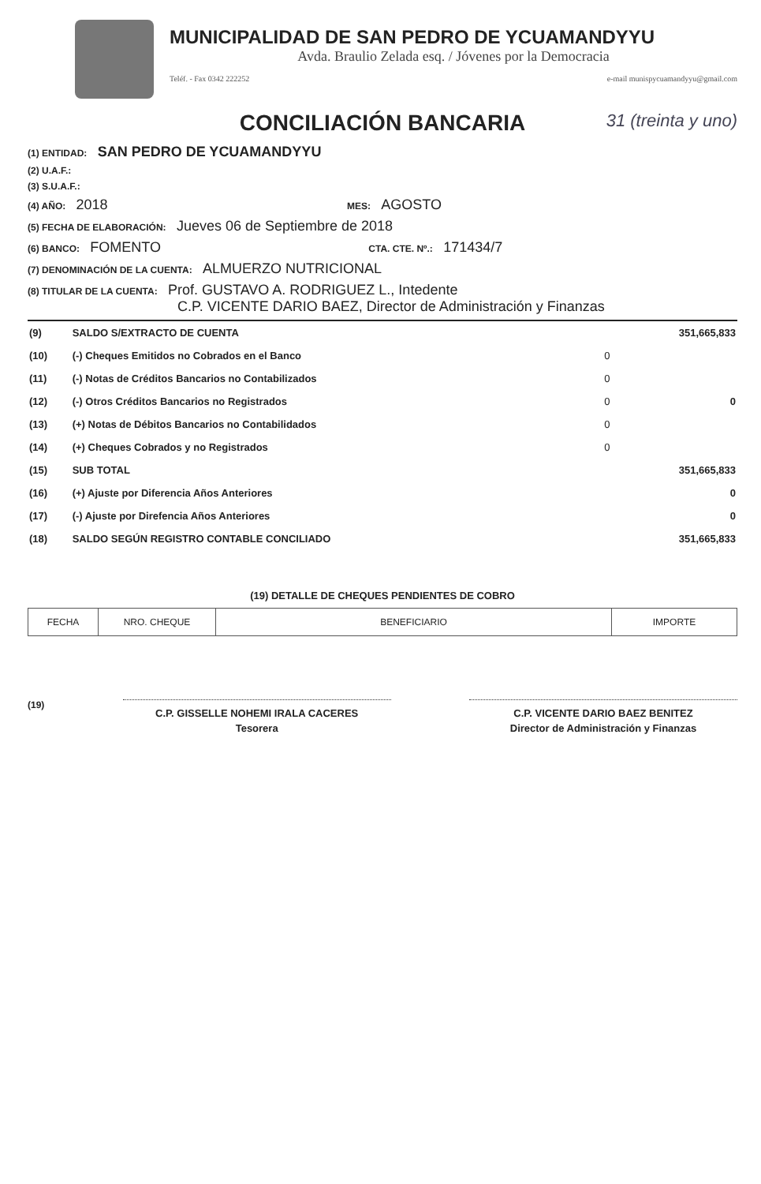MUNICIPALIDAD DE SAN PEDRO DE YCUAMANDYYU
Avda. Braulio Zelada esq. / Jóvenes por la Democracia
Teléf. - Fax 0342 222252 e-mail munispycuamandyyu@gmail.com
CONCILIACIÓN BANCARIA 31 (treinta y uno)
(1) ENTIDAD: SAN PEDRO DE YCUAMANDYYU
(2) U.A.F.:
(3) S.U.A.F.:
(4) AÑO: 2018 MES: AGOSTO
(5) FECHA DE ELABORACIÓN: Jueves 06 de Septiembre de 2018
(6) BANCO: FOMENTO CTA. CTE. Nº.: 171434/7
(7) DENOMINACIÓN DE LA CUENTA: ALMUERZO NUTRICIONAL
(8) TITULAR DE LA CUENTA: Prof. GUSTAVO A. RODRIGUEZ L., Intedente
C.P. VICENTE DARIO BAEZ, Director de Administración y Finanzas
| (9) | SALDO S/EXTRACTO DE CUENTA | | 351,665,833 |
| (10) | (-) Cheques Emitidos no Cobrados en el Banco | 0 | |
| (11) | (-) Notas de Créditos Bancarios no Contabilizados | 0 | |
| (12) | (-) Otros Créditos Bancarios no Registrados | 0 | 0 |
| (13) | (+) Notas de Débitos Bancarios no Contabilidados | 0 | |
| (14) | (+) Cheques Cobrados y no Registrados | 0 | |
| (15) | SUB TOTAL | | 351,665,833 |
| (16) | (+) Ajuste por Diferencia Años Anteriores | | 0 |
| (17) | (-) Ajuste por Direfencia Años Anteriores | | 0 |
| (18) | SALDO SEGÚN REGISTRO CONTABLE CONCILIADO | | 351,665,833 |
(19) DETALLE DE CHEQUES PENDIENTES DE COBRO
| FECHA | NRO. CHEQUE | BENEFICIARIO | IMPORTE |
| --- | --- | --- | --- |
(19)
C.P. GISSELLE NOHEMI IRALA CACERES
Tesorera
C.P. VICENTE DARIO BAEZ BENITEZ
Director de Administración y Finanzas